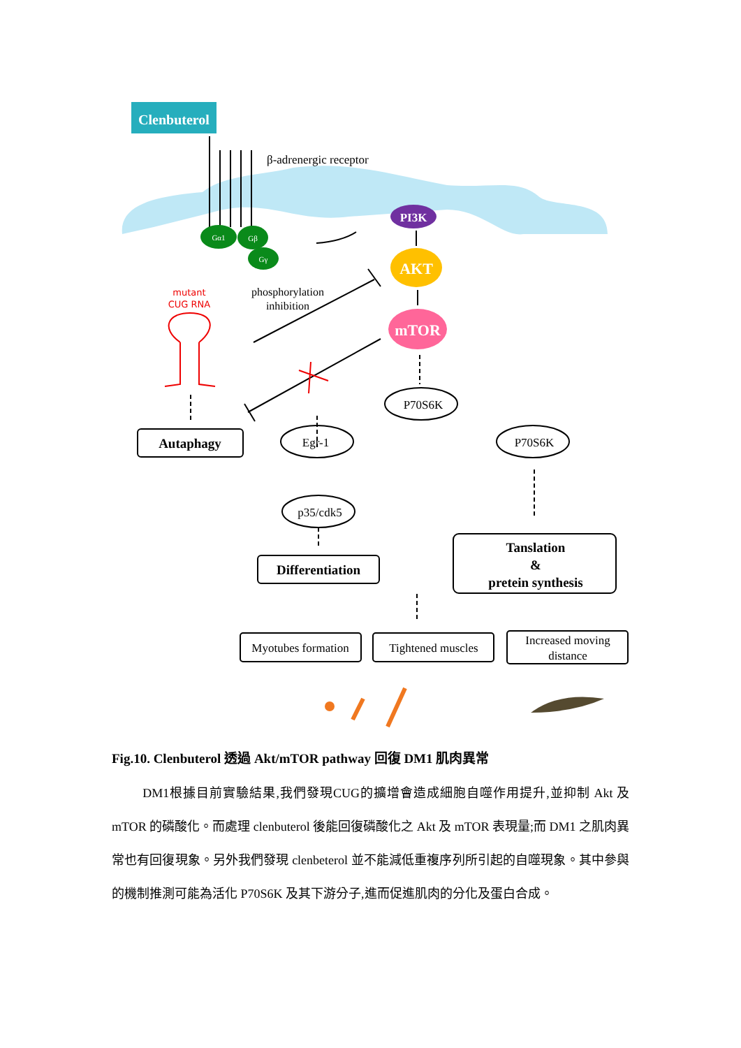Clenbuterol
β-adrenergic receptor
Gα1
Gβ
Gγ
PI3K
AKT
mTOR
mutant
CUG RNA
phosphorylation
inhibition
Autaphagy
P70S6K
Egr-1
P70S6K
p35/cdk5
Differentiation
Tanslation
&
pretein synthesis
Myotubes formation
Tightened muscles
Increased moving
distance
Fig.10. Clenbuterol 透過 Akt/mTOR pathway 回復 DM1 肌肉異常
DM1根據目前實驗結果,我們發現CUG的擴增會造成細胞自噬作用提升,並抑制 Akt 及 mTOR 的磷酸化。而處理 clenbuterol 後能回復磷酸化之 Akt 及 mTOR 表現量;而 DM1 之肌肉異常也有回復現象。另外我們發現 clenbeterol 並不能減低重複序列所引起的自噬現象。其中參與的機制推測可能為活化 P70S6K 及其下游分子,進而促進肌肉的分化及蛋白合成。